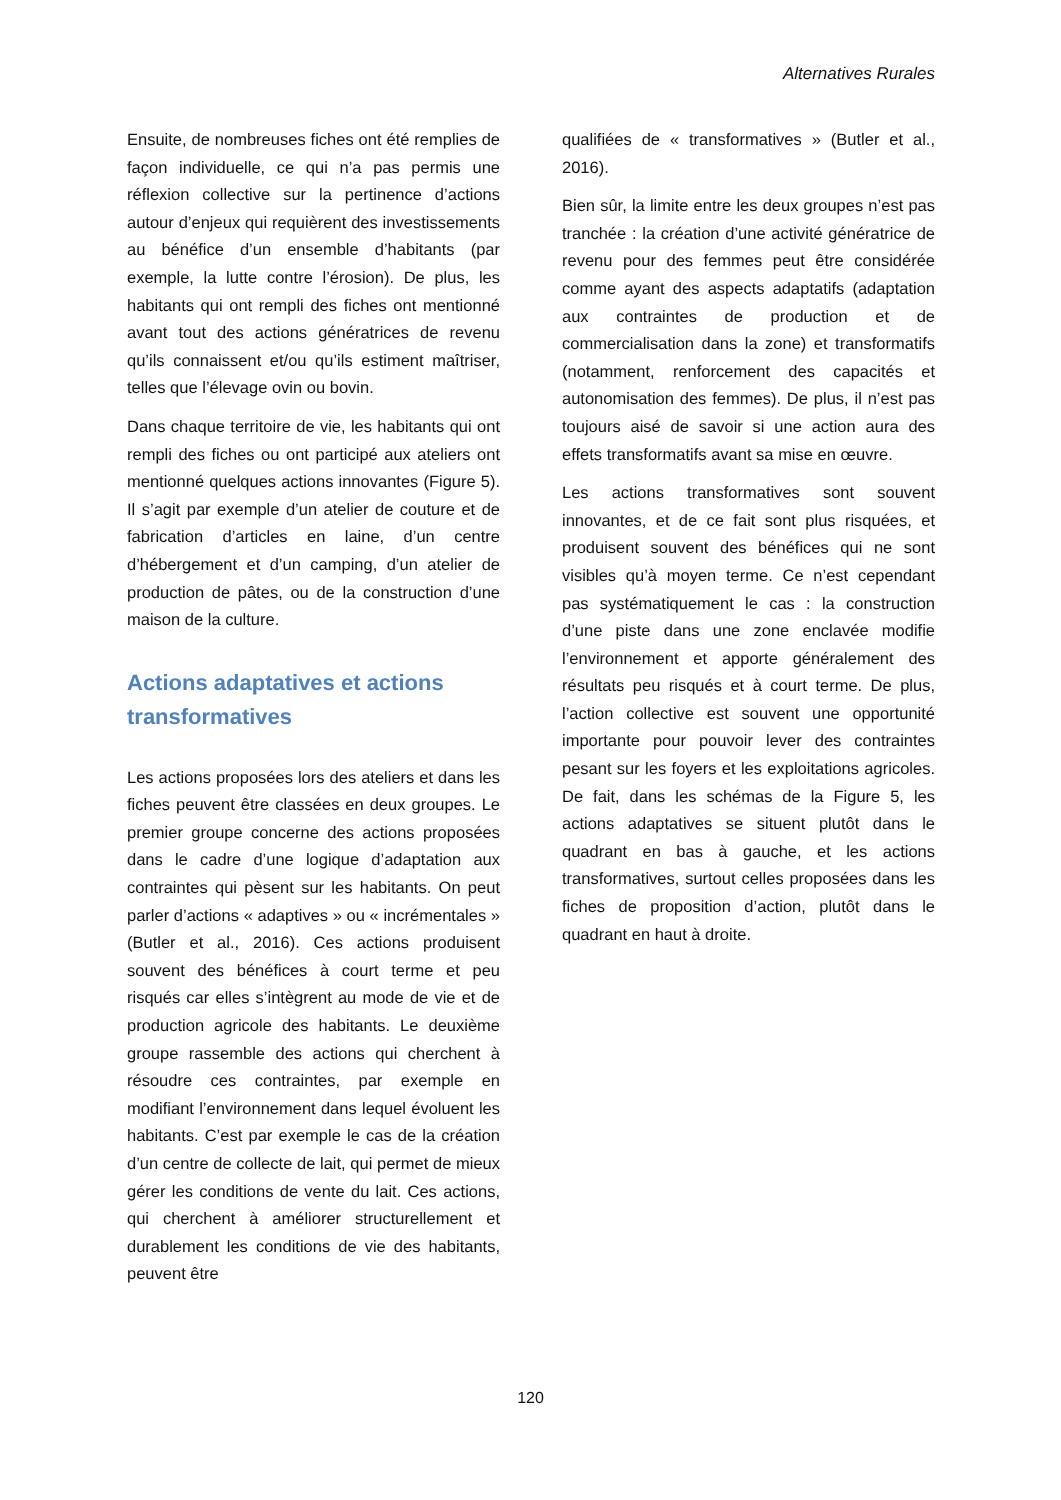Alternatives Rurales
Ensuite, de nombreuses fiches ont été remplies de façon individuelle, ce qui n’a pas permis une réflexion collective sur la pertinence d’actions autour d’enjeux qui requièrent des investissements au bénéfice d’un ensemble d’habitants (par exemple, la lutte contre l’érosion). De plus, les habitants qui ont rempli des fiches ont mentionné avant tout des actions génératrices de revenu qu’ils connaissent et/ou qu’ils estiment maîtriser, telles que l’élevage ovin ou bovin.
Dans chaque territoire de vie, les habitants qui ont rempli des fiches ou ont participé aux ateliers ont mentionné quelques actions innovantes (Figure 5). Il s’agit par exemple d’un atelier de couture et de fabrication d’articles en laine, d’un centre d’hébergement et d’un camping, d’un atelier de production de pâtes, ou de la construction d’une maison de la culture.
Actions adaptatives et actions transformatives
Les actions proposées lors des ateliers et dans les fiches peuvent être classées en deux groupes. Le premier groupe concerne des actions proposées dans le cadre d’une logique d’adaptation aux contraintes qui pèsent sur les habitants. On peut parler d’actions « adaptives » ou « incrémentales » (Butler et al., 2016). Ces actions produisent souvent des bénéfices à court terme et peu risqués car elles s’intègrent au mode de vie et de production agricole des habitants. Le deuxième groupe rassemble des actions qui cherchent à résoudre ces contraintes, par exemple en modifiant l’environnement dans lequel évoluent les habitants. C’est par exemple le cas de la création d’un centre de collecte de lait, qui permet de mieux gérer les conditions de vente du lait. Ces actions, qui cherchent à améliorer structurellement et durablement les conditions de vie des habitants, peuvent être
qualifiées de « transformatives » (Butler et al., 2016).
Bien sûr, la limite entre les deux groupes n’est pas tranchée : la création d’une activité génératrice de revenu pour des femmes peut être considérée comme ayant des aspects adaptatifs (adaptation aux contraintes de production et de commercialisation dans la zone) et transformatifs (notamment, renforcement des capacités et autonomisation des femmes). De plus, il n’est pas toujours aisé de savoir si une action aura des effets transformatifs avant sa mise en œuvre.
Les actions transformatives sont souvent innovantes, et de ce fait sont plus risquées, et produisent souvent des bénéfices qui ne sont visibles qu’à moyen terme. Ce n’est cependant pas systématiquement le cas : la construction d’une piste dans une zone enclavée modifie l’environnement et apporte généralement des résultats peu risqués et à court terme. De plus, l’action collective est souvent une opportunité importante pour pouvoir lever des contraintes pesant sur les foyers et les exploitations agricoles. De fait, dans les schémas de la Figure 5, les actions adaptatives se situent plutôt dans le quadrant en bas à gauche, et les actions transformatives, surtout celles proposées dans les fiches de proposition d’action, plutôt dans le quadrant en haut à droite.
120